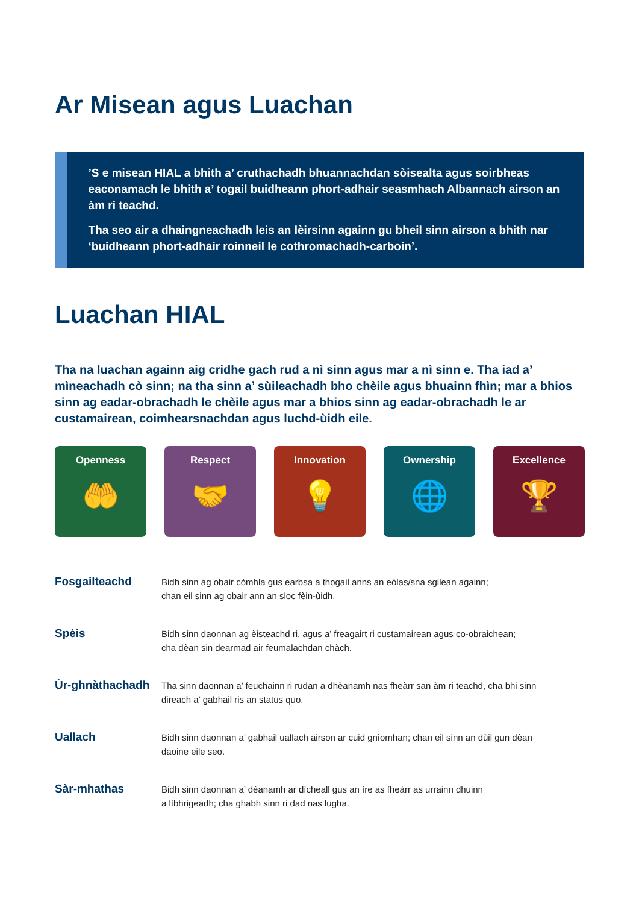Ar Misean agus Luachan
’S e misean HIAL a bhith a’ cruthachadh bhuannachdan sòisealta agus soirbheas eaconamach le bhith a’ togail buidheann phort-adhair seasmhach Albannach airson an àm ri teachd.
Tha seo air a dhaingneachadh leis an lèirsinn againn gu bheil sinn airson a bhith nar ‘buidheann phort-adhair roinneil le cothromachadh-carboin’.
Luachan HIAL
Tha na luachan againn aig cridhe gach rud a nì sinn agus mar a nì sinn e. Tha iad a’ mìneachadh cò sinn; na tha sinn a’ sùileachadh bho chèile agus bhuainn fhìn; mar a bhios sinn ag eadar-obrachadh le chèile agus mar a bhios sinn ag eadar-obrachadh le ar custamairean, coimhearsnachdan agus luchd-ùidh eile.
Openness
🤲
Respect
🤝
Innovation
💡
Ownership
🌐
Excellence
🏆
| Fosgailteachd | Bidh sinn ag obair còmhla gus earbsa a thogail anns an eòlas/sna sgilean againn; chan eil sinn ag obair ann an sloc fèin-ùidh. |
| Spèis | Bidh sinn daonnan ag èisteachd ri, agus a’ freagairt ri custamairean agus co-obraichean; cha dèan sin dearmad air feumalachdan chàch. |
| Ùr-ghnàthachadh | Tha sinn daonnan a’ feuchainn ri rudan a dhèanamh nas fheàrr san àm ri teachd, cha bhi sinn direach a’ gabhail ris an status quo. |
| Uallach | Bidh sinn daonnan a’ gabhail uallach airson ar cuid gnìomhan; chan eil sinn an dùil gun dèan daoine eile seo. |
| Sàr-mhathas | Bidh sinn daonnan a’ dèanamh ar dìcheall gus an ìre as fheàrr as urrainn dhuinn a lìbhrigeadh; cha ghabh sinn ri dad nas lugha. |